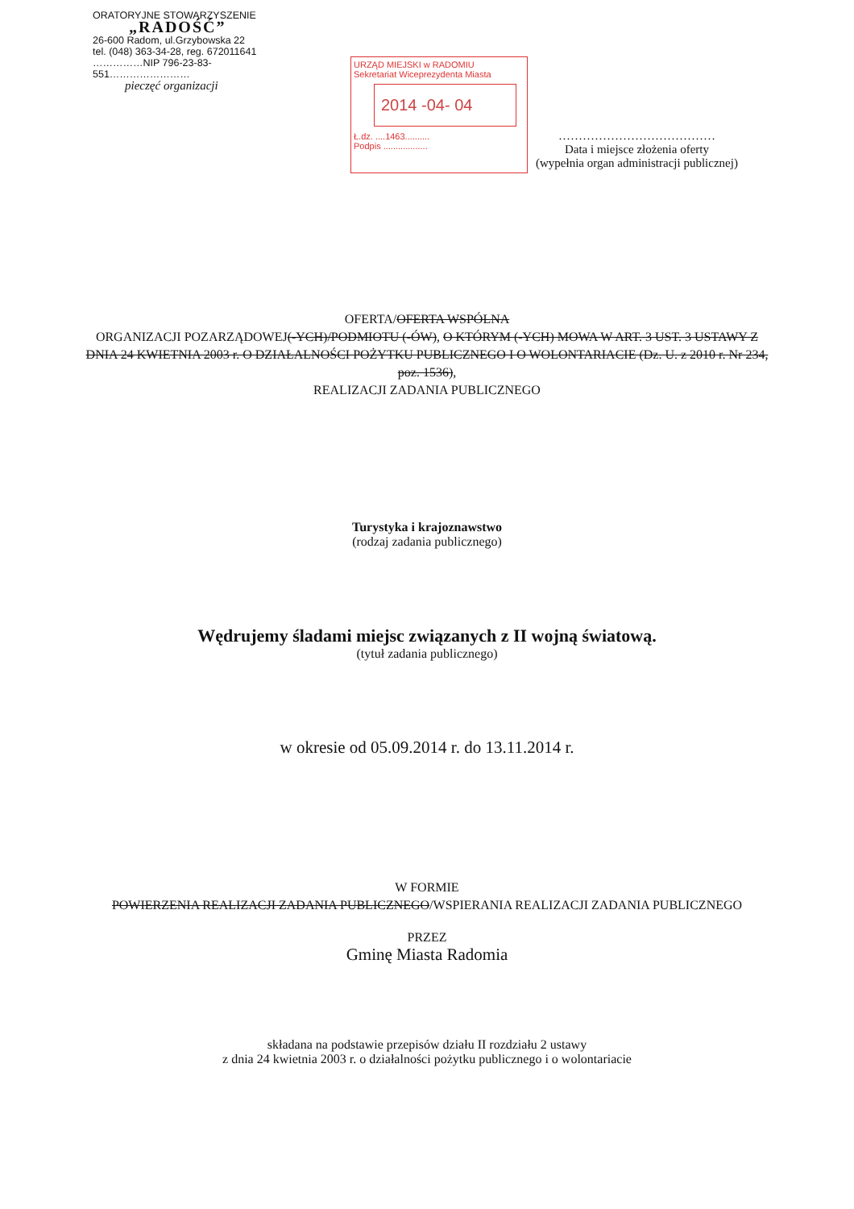ORATORYJNE STOWARZYSZENIE
„RADOŚĆ”
26-600 Radom, ul.Grzybowska 22
tel. (048) 363-34-28, reg. 672011641
……………NIP 796-23-83-551……………………
pieczęć organizacji
URZĄD MIEJSKI w RADOMIU
Sekretariat Wiceprezydenta Miasta
2014 -04- 04
Ł.dz. ....1463..........
Podpis ..................
…………………………………
Data i miejsce złożenia oferty
(wypełnia organ administracji publicznej)
OFERTA/OFERTA WSPÓLNA
ORGANIZACJI POZARZĄDOWEJ(-YCH)/PODMIOTU (-ÓW), O KTÓRYM (-YCH) MOWA W ART. 3 UST. 3 USTAWY Z DNIA 24 KWIETNIA 2003 r. O DZIAŁALNOŚCI POŻYTKU PUBLICZNEGO I O WOLONTARIACIE (Dz. U. z 2010 r. Nr 234, poz. 1536),
REALIZACJI ZADANIA PUBLICZNEGO
Turystyka i krajoznawstwo
(rodzaj zadania publicznego)
Wędrujemy śladami miejsc związanych z II wojną światową.
(tytuł zadania publicznego)
w okresie od 05.09.2014 r. do 13.11.2014 r.
W FORMIE
POWIERZENIA REALIZACJI ZADANIA PUBLICZNEGO/WSPIERANIA REALIZACJI ZADANIA PUBLICZNEGO
PRZEZ
Gminę Miasta Radomia
składana na podstawie przepisów działu II rozdziału 2 ustawy
z dnia 24 kwietnia 2003 r. o działalności pożytku publicznego i o wolontariacie